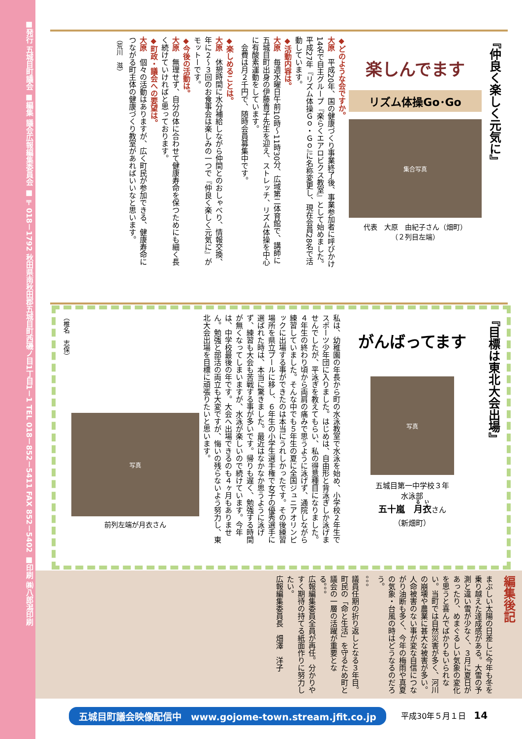■発行 五城目町議会 ■編集 議会広報編集委員会 ■〒018－1792 秋田県南秋田郡五城目町西磯ノ目1丁目1－1 TEL 018－852－5411 FAX 852－5402 ■印刷 ㈱八郎潟印刷
『仲良く楽しく元気に』
楽しんでます
リズム体操Go･Go
集合写真
代表　大原　由紀子さん（畑町）
（２列目左端）
◆どのような会ですか。
大原　平成20年、国の健康づくり事業終了後、事業参加者に呼びかけ14名で自主グループ『楽らくエアロビクス教室』として始めました。平成27年『リズム体操Ｇｏ・Ｇｏ』に名称変更し、現在会員28名で活動しています。
◆活動内容は。
大原　毎週水曜日午前10時～11時30分、広域第二体育館で、講師に五城目町出身の伊藤貴子先生を迎え、ストレッチ、リズム体操を中心に有酸素運動をしています。
　会費は月２千円で、随時会員募集中です。
◆楽しめることは。
大原　休憩時間に水分補給しながら仲間とのおしゃべり、情報交換、年に２～３回のお食事会は楽しみの一つで『仲良く楽しく元気に』がモットーです。
◆今後の活動は。
大原　無理せず、自分の体に合わせて健康寿命を保つためにも細く長く続けていければと思っております。
◆町政・議会への要望は。
大原　個々の活動はありますが、広く町民が参加できる、健康寿命につながる町主体の健康づくり教室があればいいなと思います。
（荒川　滋）
『目標は東北大会出場』
がんばってます
写真
五城目第一中学校３年
水泳部
五十嵐　月衣さん
（新畑町）
私は、幼稚園の年長から町の水泳教室で水泳を始め、小学校２年生でスポーツ少年団に入りました。はじめは、自由形と背泳ぎしか泳げませんでしたが、平泳ぎを教えてもらい、私の得意種目になりました。４年生の終わり頃から両肩の痛みで思うように泳げず、通院しながら練習していました。そんな中でも５年生の夏に全国ジュニアオリンピックに出場する事ができたのは本当にうれしかったです。その後練習場所を県立プールに移し、６年生の小学生選手権で女子の優秀選手に選ばれた時は、本当に驚きました。最近はなかなか思うように泳げず、練習も大会も苦戦する事が多いです。帰りも遅く、勉強する時間が無くなってしまいますが、水泳が楽しいので続けています。今年は、中学校最後の年です。大会へ出場できるのも４ヶ月もありません。勉強と部活の両立も大変ですが、悔いの残らないよう努力し、東北大会出場を目標に頑張りたいと思います。
写真
前列左端が月衣さん
（椎名　志保）
編集後記
まぶしい太陽の日差しに今年も冬を乗り越えた達成感がある。大雪の予測と違い雪が少なく、３月に夏日があったり、めまぐるしい気象の変化を思うと喜んでばかりもいられない。当町では自然災害が多く、河川の崩壊や農業に甚大な被害が多い。人命被害のない事が変な自信につながり油断も多く、今年の梅雨や真夏の気象・台風の時はどうなるのだろう。
。。。
議員任期の折り返しとなる３年目。町民の「命と生活」を守るため町と議会の一層の活躍が重要となる。。。
広報編集委員全員が再任。分かりやすく期待の持てる紙面作りに努力したい。
広報編集委員長　畑澤　洋子
五城目町議会映像配信中　www.gojome-town.stream.jfit.co.jp
平成30年５月１日　14